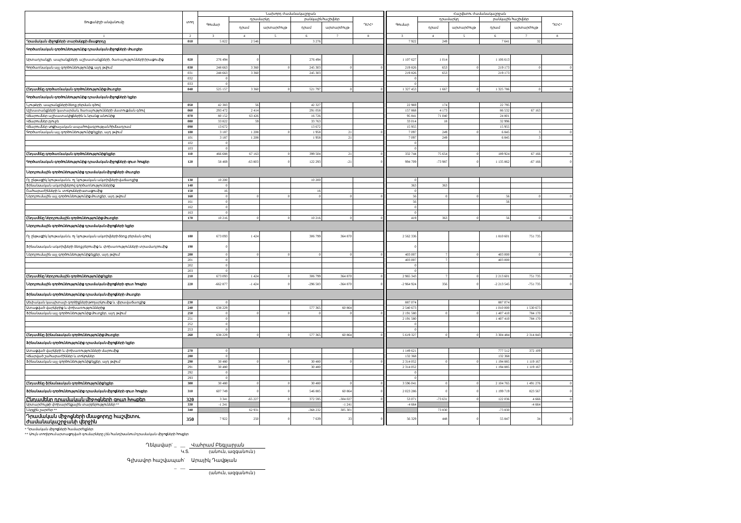| Ցուցանիշի անվանումը | տող | Նախորդ ժամանակաշրջան | | | | | | | Հաշվետու ժամանակաշրջան | | | | | |
| --- | --- | --- | --- | --- | --- | --- | --- | --- | --- | --- | --- | --- | --- | --- |
| | | Գումար | դրամարկղ | | բանկային հաշիվներ | | ԴՄՀ* | | Գումար | դրամարկղ | | բանկային հաշիվներ | | ԴՄՀ* |
| | | | դրամ | արտարժույթ | դրամ | արտարժույթ | | | | դրամ | արտարժույթ | դրամ | արտարժույթ | |
| 1 | 2 | 3 | 4 | 5 | 6 | 7 | 8 | | 3 | 4 | 5 | 6 | 7 | 8 |
| Դրամական միջոցների տարեսկզբի մնացորդը | 010 | 5 822 | 2 546 | | 3 276 | | | | 7 922 | 249 | | 7 641 | 32 | |
| Գործառնական գործունեությունից դրամական միջոցների մուտքեր | | | | | | | | | | | | | | |
| Արտադրանքի, ապրանքների, աշխատանքների, ծառայությունների իրացումից | 020 | 276 494 | 0 | | 276 494 | | | | 1 107 627 | 1 014 | | 1 106 613 | | |
| Գործառնական այլ գործունեությունից, այդ թվում` | 030 | 248 663 | 3 360 | 0 | 245 303 | 0 | 0 | | 219 826 | 653 | 0 | 219 173 | 0 | 0 |
| | 031 | 248 663 | 3 360 | | 245 303 | | | | 219 826 | 653 | | 219 173 | | |
| | 032 | 0 | | | | | | | 0 | | | | | |
| | 033 | 0 | | | | | | | 0 | | | | | |
| Ընդամենը գործառնական գործունեությունից մուտքեր | 040 | 525 157 | 3 360 | 0 | 521 797 | 0 | 0 | | 1 327 453 | 1 667 | 0 | 1 325 786 | 0 | 0 |
| Գործառնական գործունեությունից դրամական միջոցների ելքեր | | | | | | | | | | | | | | |
| Նյութերի, ապրանքների ձեռք բերման գծով | 050 | 42 383 | 56 | | 42 327 | | | | 22 969 | 174 | | 22 795 | | |
| Աշխատանքների կատարման, ծառայությունների մատուցման գծով | 060 | 293 472 | 2 414 | | 291 058 | | | | 157 868 | 4 173 | | 86 532 | 67 163 | |
| Վճարումներ աշխատակիցներին և նրանց անունից | 070 | 80 152 | 63 426 | | 16 726 | | | | 95 841 | 71 040 | | 24 801 | | |
| Վճարումներ բյուջե | 080 | 33 822 | 59 | | 33 763 | | | | 33 014 | 18 | | 32 996 | | |
| Վճարումներ սոցիալական ապահովագրության հիմնադրամ | 090 | 13 672 | | | 13 672 | | | | 15 955 | | | 15 955 | | |
| Գործառնական այլ գործունեությունից ելքեր, այդ թվում` | 100 | 3 187 | 1 208 | 0 | 1 958 | 21 | 0 | | 7 097 | 249 | 0 | 6 845 | 3 | 0 |
| | 101 | 3 187 | 1 208 | | 1 958 | 21 | | | 7 097 | 249 | | 6 845 | 3 | |
| | 102 | 0 | | | | | | | 0 | | | | | |
| | 103 | 0 | | | | | | | 0 | | | | | |
| Ընդամենը գործառնական գործունեությունից ելքեր | 110 | 466 688 | 67 163 | 0 | 399 504 | 21 | 0 | | 332 744 | 75 654 | 0 | 189 924 | 67 166 | 0 |
| Գործառնական գործունեությունից դրամական միջոցների զուտ հոսքեր | 120 | 58 469 | -63 803 | 0 | 122 293 | -21 | 0 | | 994 709 | -73 987 | 0 | 1 135 862 | -67 166 | 0 |
| Ներդրումային գործունեությունից դրամական միջոցների մուտքեր | | | | | | | | | | | | | | |
| Ոչ ընթացիկ նյութական և ոչ նյութական ակտիվների վաճառքից | 130 | 10 200 | | | 10 200 | | | | 0 | | | | | |
| Ֆինանսական ակտիվներով գործառնություններից | 140 | 0 | | | | | | | 363 | 363 | | | | |
| Շահաբաժինների և տոկոսների ստացումից | 150 | 16 | | | 16 | | | | 0 | | | | | |
| Ներդրումային այլ գործունեությունից մուտքեր, այդ թվում` | 160 | 0 | 0 | 0 | 0 | 0 | 0 | | 56 | 0 | 0 | 56 | 0 | 0 |
| | 161 | 0 | | | | | | | 56 | | | 56 | | |
| | 162 | 0 | | | | | | | 0 | | | | | |
| | 163 | 0 | | | | | | | 0 | | | | | |
| Ընդամենը ներդրումային գործունեությունից մուտքեր | 170 | 10 216 | 0 | 0 | 10 216 | 0 | 0 | | 419 | 363 | 0 | 56 | 0 | 0 |
| Ներդրումային գործունեությունից դրամական միջոցների ելքեր | | | | | | | | | | | | | | |
| Ոչ ընթացիկ նյութական և ոչ նյութական ակտիվների ձեռք բերման գծով | 180 | 673 093 | 1 424 | | 306 799 | 364 870 | | | 2 562 336 | | | 1 810 601 | 751 735 | |
| Ֆինանսական ակտիվների ձեռք բերումից և փոխառությունների տրամադրումից | 190 | 0 | | | | | | | 0 | | | | | |
| Ներդրումային այլ գործունեությունից ելքեր, այդ թվում` | 200 | 0 | 0 | 0 | 0 | 0 | 0 | | 403 007 | 7 | 0 | 403 000 | 0 | 0 |
| | 201 | 0 | | | | | | | 403 007 | 7 | | 403 000 | | |
| | 202 | 0 | | | | | | | 0 | | | | | |
| | 203 | 0 | | | | | | | 0 | | | | | |
| Ընդամենը ներդրումային գործունեությունից ելքեր | 210 | 673 093 | 1 424 | 0 | 306 799 | 364 870 | 0 | | 2 965 343 | 7 | 0 | 2 213 601 | 751 735 | 0 |
| Ներդրումային գործունեությունից դրամական միջոցների զուտ հոսքեր | 220 | -662 877 | -1 424 | 0 | -296 583 | -364 870 | 0 | | -2 964 924 | 356 | 0 | -2 213 545 | -751 735 | 0 |
| Ֆինանսական գործունեությունից դրամական միջոցների մուտքեր | | | | | | | | | | | | | | |
| Սեփական կապիտալի գործիքների թողարկումից և վերավաճառքից | 230 | 0 | | | | | | | 887 074 | | | 887 074 | | |
| Ստացված վարկերից և փոխառություններից | 240 | 638 229 | | | 577 365 | 60 864 | | | 2 540 673 | | | 1 010 000 | 1 530 673 | |
| Ֆինանսական այլ գործունեությունից մուտքեր, այդ թվում` | 250 | 0 | 0 | 0 | 0 | 0 | 0 | | 2 191 580 | 0 | 0 | 1 407 410 | 784 170 | 0 |
| | 251 | 0 | | | | | | | 2 191 580 | | | 1 407 410 | 784 170 | |
| | 252 | 0 | | | | | | | 0 | | | | | |
| | 253 | 0 | | | | | | | 0 | | | | | |
| Ընդամենը ֆինանսական գործունեությունից մուտքեր | 260 | 638 229 | 0 | 0 | 577 365 | 60 864 | 0 | | 5 619 327 | 0 | 0 | 3 304 484 | 2 314 843 | 0 |
| Ֆինանսական գործունեությունից դրամական միջոցների ելքեր | | | | | | | | | | | | | | |
| Ստացված վարկերի և փոխառությունների մարումից | 270 | 0 | | | | | | | 1 149 621 | | | 777 512 | 372 109 | |
| Վճարված շահաբաժիններ և տոկոսներ | 280 | 0 | | | | | | | 132 368 | | | 132 368 | | |
| Ֆինանսական այլ գործունեությունից ելքեր, այդ թվում` | 290 | 30 480 | 0 | 0 | 30 480 | 0 | 0 | | 2 314 052 | 0 | 0 | 1 194 885 | 1 119 167 | 0 |
| | 291 | 30 480 | | | 30 480 | | | | 2 314 052 | | | 1 194 885 | 1 119 167 | |
| | 292 | 0 | | | | | | | 0 | | | | | |
| | 293 | 0 | | | | | | | 0 | | | | | |
| Ընդամենը ֆինանսական գործունեությունից ելքեր | 300 | 30 480 | 0 | 0 | 30 480 | 0 | 0 | | 3 596 041 | 0 | 0 | 2 104 765 | 1 491 276 | 0 |
| Ֆինանսական գործունեությունից դրամական միջոցների զուտ հոսքեր | 310 | 607 749 | 0 | 0 | 546 885 | 60 864 | 0 | | 2 023 286 | 0 | 0 | 1 199 719 | 823 567 | 0 |
| Ընդամենը դրամական միջոցների զուտ հոսքեր | 320 | 3 341 | -65 227 | 0 | 372 595 | -304 027 | 0 | | 53 071 | -73 631 | 0 | 122 036 | 4 666 | 0 |
| Արտարժույթի փոխարժեքային տարբերություններ ** | 330 | -1 241 | | | | -1 241 | | | -4 664 | | | | -4 664 | |
| Ներքին շարժեր ** | 340 | | 62 931 | | -368 232 | 305 301 | | | | 73 830 | | -73 830 | | |
| Դրամական միջոցների մնացորդը հաշվետու ժամանակաշրջանի վերջին | 350 | 7 922 | 250 | 0 | 7 639 | 33 | 0 | | 56 329 | 448 | 0 | 55 847 | 34 | 0 |
* Դրամական միջոցների համարժեքներ:
** Սույն տողերում արտացոլված գումարները չեն հանդիսանում դրամական միջոցների հոսքեր:
Ղեկավար` _ __ Վահրամ Բեգլարյան
Կ.Տ. (անուն, ազգանուն)
Գլխավոր հաշվապահ` _ __ Արայիկ Դավթյան
(անուն, ազգանուն)